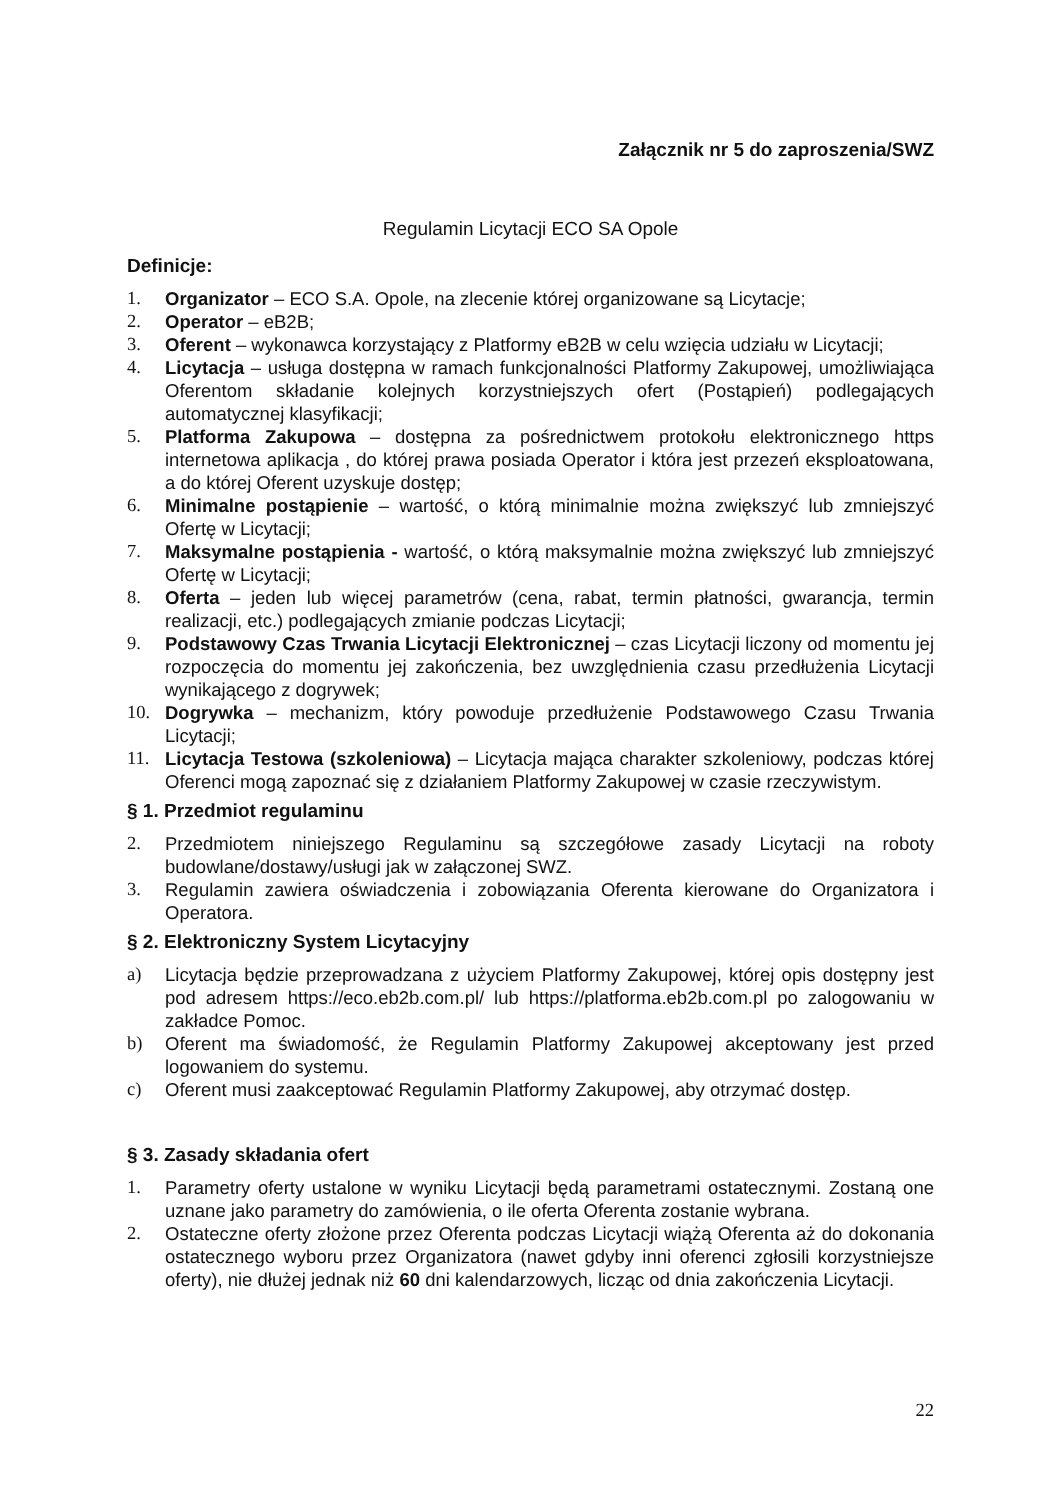Załącznik nr 5 do zaproszenia/SWZ
Regulamin Licytacji ECO SA Opole
Definicje:
1. Organizator – ECO S.A. Opole, na zlecenie której organizowane są Licytacje;
2. Operator – eB2B;
3. Oferent – wykonawca korzystający z Platformy eB2B w celu wzięcia udziału w Licytacji;
4. Licytacja – usługa dostępna w ramach funkcjonalności Platformy Zakupowej, umożliwiająca Oferentom składanie kolejnych korzystniejszych ofert (Postąpień) podlegających automatycznej klasyfikacji;
5. Platforma Zakupowa – dostępna za pośrednictwem protokołu elektronicznego https internetowa aplikacja , do której prawa posiada Operator i która jest przezeń eksploatowana, a do której Oferent uzyskuje dostęp;
6. Minimalne postąpienie – wartość, o którą minimalnie można zwiększyć lub zmniejszyć Ofertę w Licytacji;
7. Maksymalne postąpienia - wartość, o którą maksymalnie można zwiększyć lub zmniejszyć Ofertę w Licytacji;
8. Oferta – jeden lub więcej parametrów (cena, rabat, termin płatności, gwarancja, termin realizacji, etc.) podlegających zmianie podczas Licytacji;
9. Podstawowy Czas Trwania Licytacji Elektronicznej – czas Licytacji liczony od momentu jej rozpoczęcia do momentu jej zakończenia, bez uwzględnienia czasu przedłużenia Licytacji wynikającego z dogrywek;
10. Dogrywka – mechanizm, który powoduje przedłużenie Podstawowego Czasu Trwania Licytacji;
11. Licytacja Testowa (szkoleniowa) – Licytacja mająca charakter szkoleniowy, podczas której Oferenci mogą zapoznać się z działaniem Platformy Zakupowej w czasie rzeczywistym.
§ 1. Przedmiot regulaminu
2. Przedmiotem niniejszego Regulaminu są szczegółowe zasady Licytacji na roboty budowlane/dostawy/usługi jak w załączonej SWZ.
3. Regulamin zawiera oświadczenia i zobowiązania Oferenta kierowane do Organizatora i Operatora.
§ 2. Elektroniczny System Licytacyjny
a) Licytacja będzie przeprowadzana z użyciem Platformy Zakupowej, której opis dostępny jest pod adresem https://eco.eb2b.com.pl/ lub https://platforma.eb2b.com.pl po zalogowaniu w zakładce Pomoc.
b) Oferent ma świadomość, że Regulamin Platformy Zakupowej akceptowany jest przed logowaniem do systemu.
c) Oferent musi zaakceptować Regulamin Platformy Zakupowej, aby otrzymać dostęp.
§ 3. Zasady składania ofert
1. Parametry oferty ustalone w wyniku Licytacji będą parametrami ostatecznymi. Zostaną one uznane jako parametry do zamówienia, o ile oferta Oferenta zostanie wybrana.
2. Ostateczne oferty złożone przez Oferenta podczas Licytacji wiążą Oferenta aż do dokonania ostatecznego wyboru przez Organizatora (nawet gdyby inni oferenci zgłosili korzystniejsze oferty), nie dłużej jednak niż 60 dni kalendarzowych, licząc od dnia zakończenia Licytacji.
22